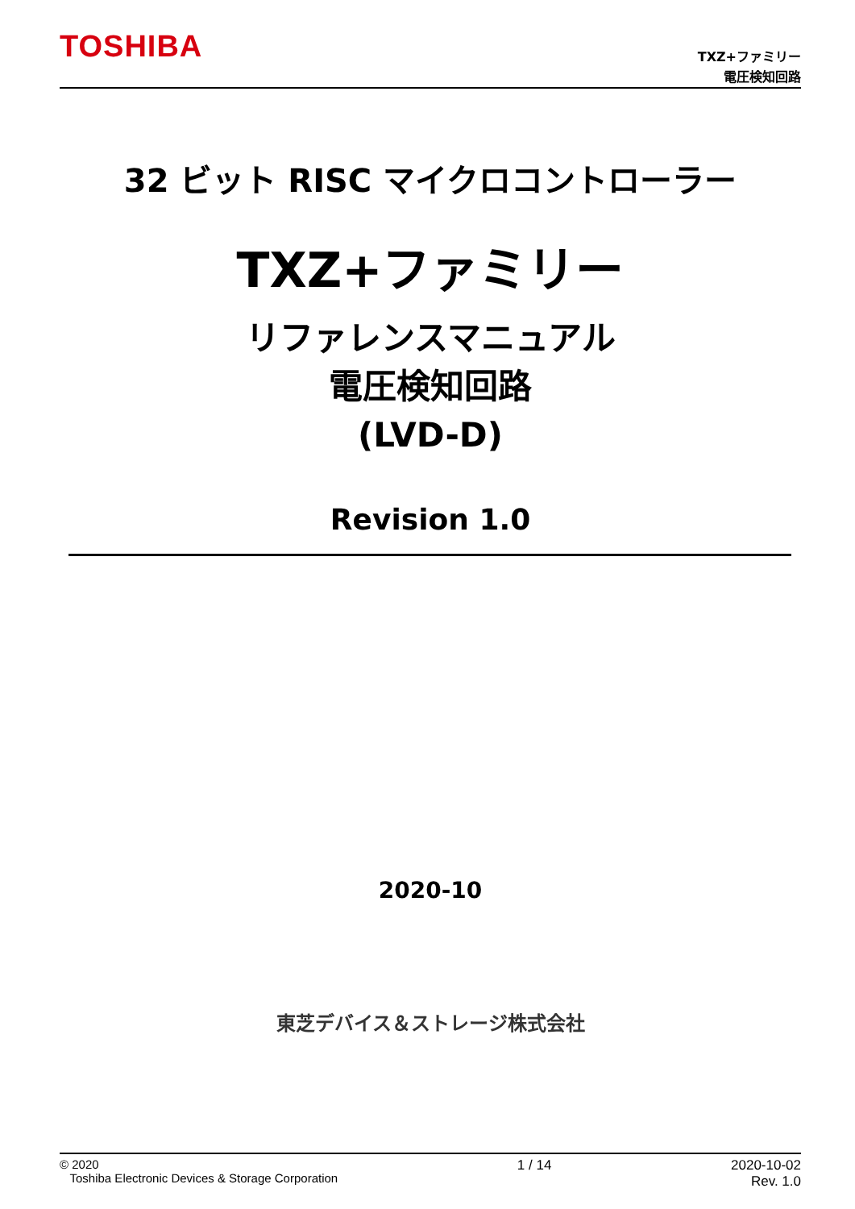TOSHIBA
TXZ+ファミリー
電圧検知回路
32 ビット RISC マイクロコントローラー
TXZ+ファミリー
リファレンスマニュアル
電圧検知回路
(LVD-D)
Revision 1.0
2020-10
東芝デバイス＆ストレージ株式会社
© 2020
Toshiba Electronic Devices & Storage Corporation
1 / 14 2020-10-02
Rev. 1.0